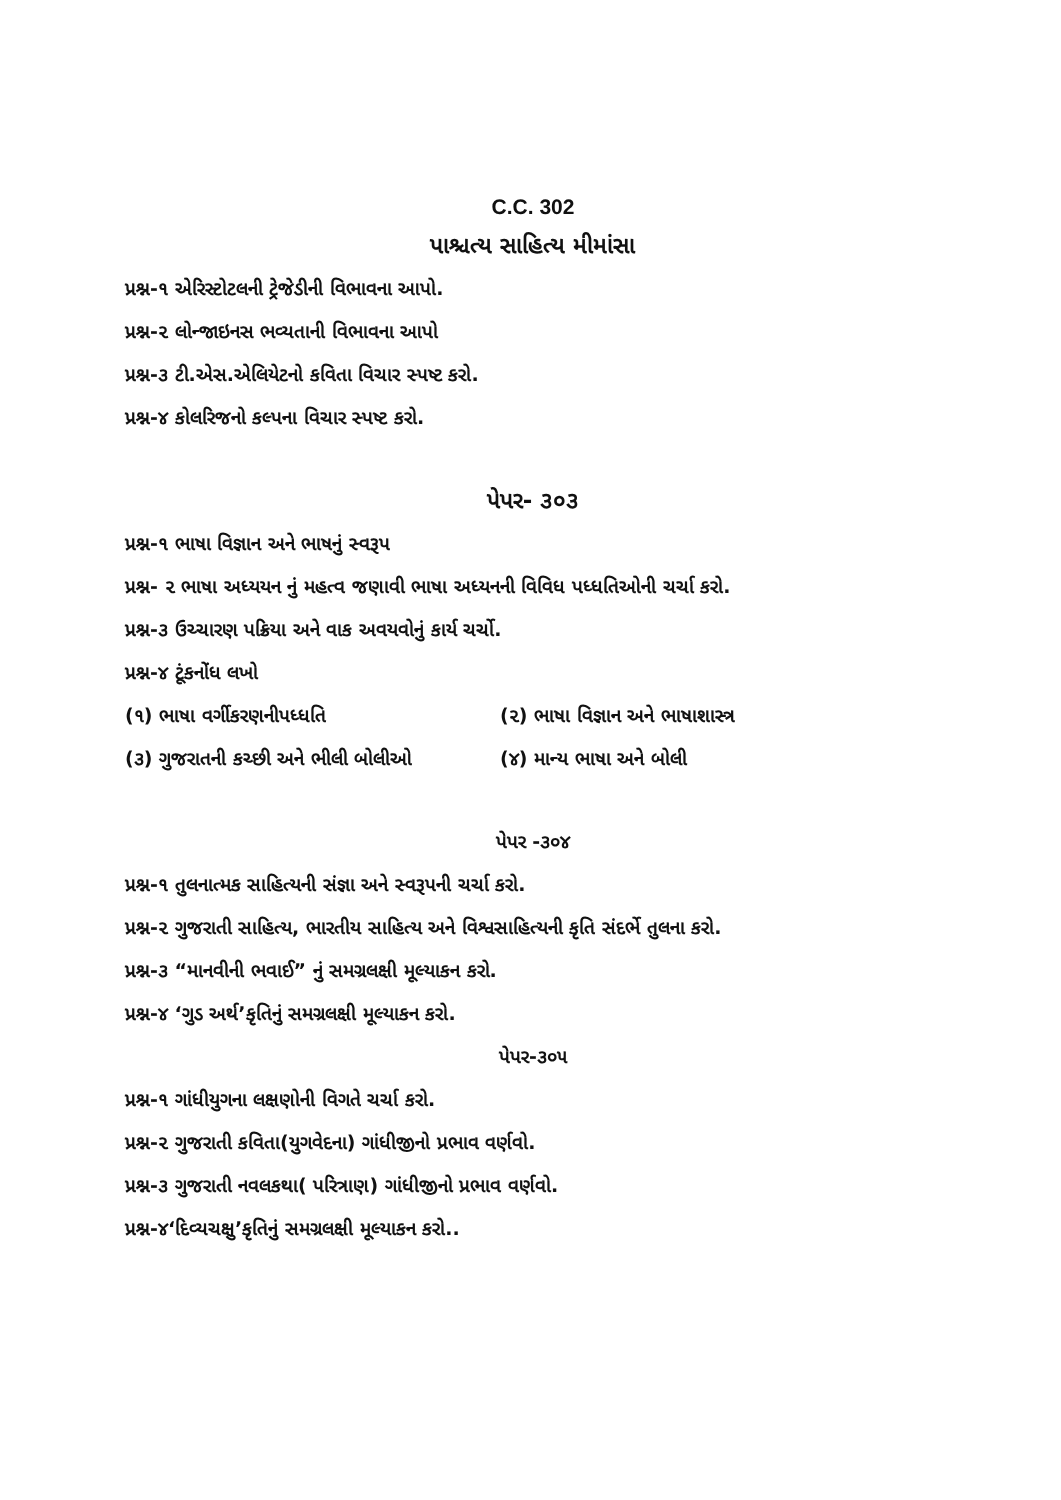C.C. 302
પાશ્ચત્ય સાહિત્ય મીમાંસા
પ્રશ્ન-૧ એરિસ્ટોટલની ટ્રેજેડીની વિભાવના આપો.
પ્રશ્ન-૨ લોન્જાઇનસ ભવ્યતાની વિભાવના આપો
પ્રશ્ન-૩ ટી.એસ.એલિયેટનો કવિતા વિચાર સ્પષ્ટ કરો.
પ્રશ્ન-૪ કોલરિજનો કલ્પના વિચાર સ્પષ્ટ કરો.
પેપર- ૩૦૩
પ્રશ્ન-૧ ભાષા વિજ્ઞાન અને ભાષનું સ્વરૂપ
પ્રશ્ન- ૨ ભાષા અધ્યયન નું મહત્વ જણાવી ભાષા અધ્યનની વિવિધ પધ્ધતિઓની ચર્ચા કરો.
પ્રશ્ન-૩ ઉચ્ચારણ પક્રિયા અને વાક અવયવોનું કાર્ય ચર્ચો.
પ્રશ્ન-૪ ટૂંકનોંધ લખો
(૧) ભાષા વર્ગીકરણનીપધ્ધતિ (૨) ભાષા વિજ્ઞાન અને ભાષાશાસ્ત્ર
(૩) ગુજરાતની કચ્છી અને ભીલી બોલીઓ (૪) માન્ય ભાષા અને બોલી
પેપર -૩૦૪
પ્રશ્ન-૧ તુલનાત્મક સાહિત્યની સંજ્ઞા અને સ્વરૂપની ચર્ચા કરો.
પ્રશ્ન-૨ ગુજરાતી સાહિત્ય, ભારતીય સાહિત્ય અને વિશ્વસાહિત્યની કૃતિ સંદર્ભે તુલના કરો.
પ્રશ્ન-૩ “માનવીની ભવાઈ” નું સમગ્રલક્ષી મૂલ્યાકન કરો.
પ્રશ્ન-૪ ‘ગુડ અર્થ’કૃતિનું સમગ્રલક્ષી મૂલ્યાકન કરો.
પેપર-૩૦૫
પ્રશ્ન-૧ ગાંધીયુગના લક્ષણોની વિગતે ચર્ચા કરો.
પ્રશ્ન-૨ ગુજરાતી કવિતા(યુગવેદના) ગાંધીજીનો પ્રભાવ વર્ણવો.
પ્રશ્ન-૩ ગુજરાતી નવલકથા( પરિત્રાણ) ગાંધીજીનો પ્રભાવ વર્ણવો.
પ્રશ્ન-૪‘દિવ્યચક્ષુ’કૃતિનું સમગ્રલક્ષી મૂલ્યાકન કરો..